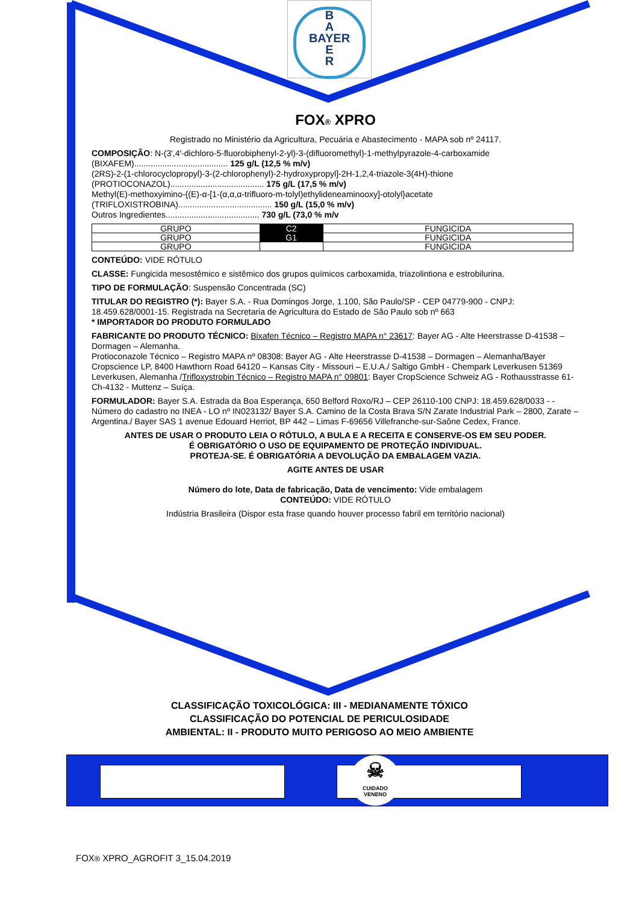B
A
BAYER
E
R
FOX® XPRO
Registrado no Ministério da Agricultura, Pecuária e Abastecimento - MAPA sob nº 24117.
COMPOSIÇÃO: N-(3′,4′-dichloro-5-fluorobiphenyl-2-yl)-3-(difluoromethyl)-1-methylpyrazole-4-carboxamide
(BIXAFEM)........................................ 125 g/L (12,5 % m/v)
(2RS)-2-(1-chlorocyclopropyl)-3-(2-chlorophenyl)-2-hydroxypropyl]-2H-1,2,4-triazole-3(4H)-thione
(PROTIOCONAZOL)........................................ 175 g/L (17,5 % m/v)
Methyl(E)-methoxyimino-{(E)-α-[1-(α,α,α-trifluoro-m-tolyl)ethylideneaminooxy]-otolyl}acetate
(TRIFLOXISTROBINA)........................................ 150 g/L (15,0 % m/v)
Outros Ingredientes........................................ 730 g/L (73,0 % m/v
| GRUPO | C2 | FUNGICIDA |
| GRUPO | G1 | FUNGICIDA |
| GRUPO | | FUNGICIDA |
CONTEÚDO: VIDE RÓTULO
CLASSE: Fungicida mesostêmico e sistêmico dos grupos químicos carboxamida, triazolintiona e estrobilurina.
TIPO DE FORMULAÇÃO: Suspensão Concentrada (SC)
TITULAR DO REGISTRO (*): Bayer S.A. - Rua Domingos Jorge, 1.100, São Paulo/SP - CEP 04779-900 - CNPJ: 18.459.628/0001-15. Registrada na Secretaria de Agricultura do Estado de São Paulo sob nº 663
* IMPORTADOR DO PRODUTO FORMULADO
FABRICANTE DO PRODUTO TÉCNICO: Bixafen Técnico – Registro MAPA n° 23617: Bayer AG - Alte Heerstrasse D-41538 – Dormagen – Alemanha.
Protioconazole Técnico – Registro MAPA nº 08308: Bayer AG - Alte Heerstrasse D-41538 – Dormagen – Alemanha/Bayer Cropscience LP, 8400 Hawthorn Road 64120 – Kansas City - Missouri – E.U.A./ Saltigo GmbH - Chempark Leverkusen 51369 Leverkusen, Alemanha /Trifloxystrobin Técnico – Registro MAPA n° 09801: Bayer CropScience Schweiz AG - Rothausstrasse 61- Ch-4132 - Muttenz – Suíça.
FORMULADOR: Bayer S.A. Estrada da Boa Esperança, 650 Belford Roxo/RJ – CEP 26110-100 CNPJ: 18.459.628/0033 - - Número do cadastro no INEA - LO nº IN023132/ Bayer S.A. Camino de la Costa Brava S/N Zarate Industrial Park – 2800, Zarate – Argentina./ Bayer SAS 1 avenue Edouard Herriot, BP 442 – Limas F-69656 Villefranche-sur-Saône Cedex, France.
ANTES DE USAR O PRODUTO LEIA O RÓTULO, A BULA E A RECEITA E CONSERVE-OS EM SEU PODER.
É OBRIGATÓRIO O USO DE EQUIPAMENTO DE PROTEÇÃO INDIVIDUAL.
PROTEJA-SE. É OBRIGATÓRIA A DEVOLUÇÃO DA EMBALAGEM VAZIA.
AGITE ANTES DE USAR
Número do lote, Data de fabricação, Data de vencimento: Vide embalagem
CONTEÚDO: VIDE RÓTULO
Indústria Brasileira (Dispor esta frase quando houver processo fabril em território nacional)
CLASSIFICAÇÃO TOXICOLÓGICA: III - MEDIANAMENTE TÓXICO
CLASSIFICAÇÃO DO POTENCIAL DE PERICULOSIDADE
AMBIENTAL: II - PRODUTO MUITO PERIGOSO AO MEIO AMBIENTE
☠
CUIDADO
VENENO
FOX® XPRO_AGROFIT 3_15.04.2019